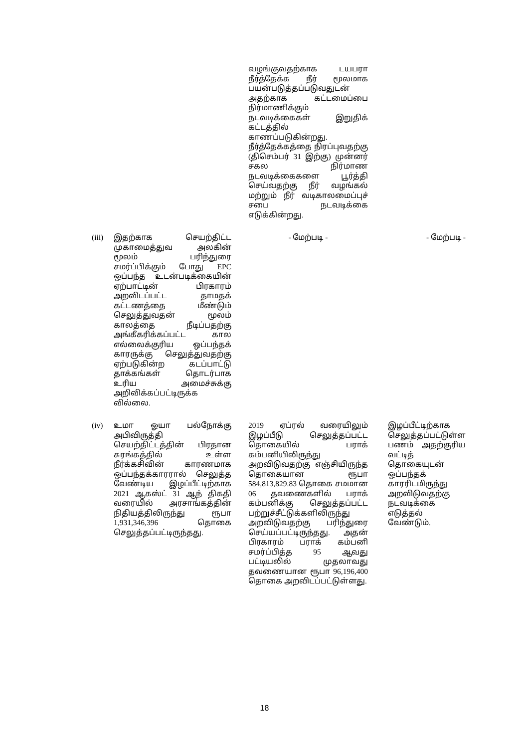| | | வழங்குவதற்காக டயபரா நீர்த்தேக்க நீர் மூலமாக பயன்படுத்தப்படுவதுடன் அதற்காக கட்டமைப்பை நிர்மாணிக்கும் நடவடிக்கைகள் இறுதிக் கட்டத்தில் காணப்படுகின்றது. நீர்த்தேக்கத்தை நிரப்புவதற்கு (திசெம்பர் 31 இற்கு) முன்னர் சகல நிர்மாண நடவடிக்கைகளை பூர்த்தி செய்வதற்கு நீர் வழங்கல் மற்றும் நீர் வடிகாலமைப்புச் சபை நடவடிக்கை எடுக்கின்றது. | |
| (iii) | இதற்காக செயற்திட்ட முகாமைத்துவ அலகின் மூலம் பரிந்துரை சமர்ப்பிக்கும் போது EPC ஒப்பந்த உடன்படிக்கையின் ஏற்பாட்டின் பிரகாரம் அறவிடப்பட்ட தாமதக் கட்டணத்தை மீண்டும் செலுத்துவதன் மூலம் காலத்தை நீடிப்பதற்கு அங்கீகரிக்கப்பட்ட கால எல்லைக்குரிய ஒப்பந்தக் காரருக்கு செலுத்துவதற்கு ஏற்படுகின்ற கடப்பாட்டு தாக்கங்கள் தொடர்பாக உரிய அமைச்சுக்கு அறிவிக்கப்பட்டிருக்க வில்லை. | - மேற்படி - | - மேற்படி - |
| (iv) | உமா ஓயா பல்நோக்கு அபிவிருத்தி செயற்திட்டத்தின் பிரதான சுரங்கத்தில் உள்ள நீர்க்கசிவின் காரணமாக ஒப்பந்தக்காரரால் செலுத்த வேண்டிய இழப்பீட்டிற்காக 2021 ஆகஸ்ட் 31 ஆந் திகதி வரையில் அரசாங்கத்தின் நிதியத்திலிருந்து ரூபா 1,931,346,396 தொகை செலுத்தப்பட்டிருந்தது. | 2019 ஏப்ரல் வரையிலும் இழப்பீடு செலுத்தப்பட்ட தொகையில் பராக் கம்பனியிலிருந்து அறவிடுவதற்கு எஞ்சியிருந்த தொகையான ரூபா 584,813,829.83 தொகை சமமான 06 தவணைகளில் பராக் கம்பனிக்கு செலுத்தப்பட்ட பற்றுச்சீட்டுக்களிலிருந்து அறவிடுவதற்கு பரிந்துரை செய்யப்பட்டிருந்தது. அதன் பிரகாரம் பராக் கம்பனி சமர்ப்பித்த 95 ஆவது பட்டியலில் முதலாவது தவணையான ரூபா 96,196,400 தொகை அறவிடப்பட்டுள்ளது. | இழப்பீட்டிற்காக செலுத்தப்பட்டுள்ள பணம் அதற்குரிய வட்டித் தொகையுடன் ஒப்பந்தக் காரரிடமிருந்து அறவிடுவதற்கு நடவடிக்கை எடுத்தல் வேண்டும். |
18